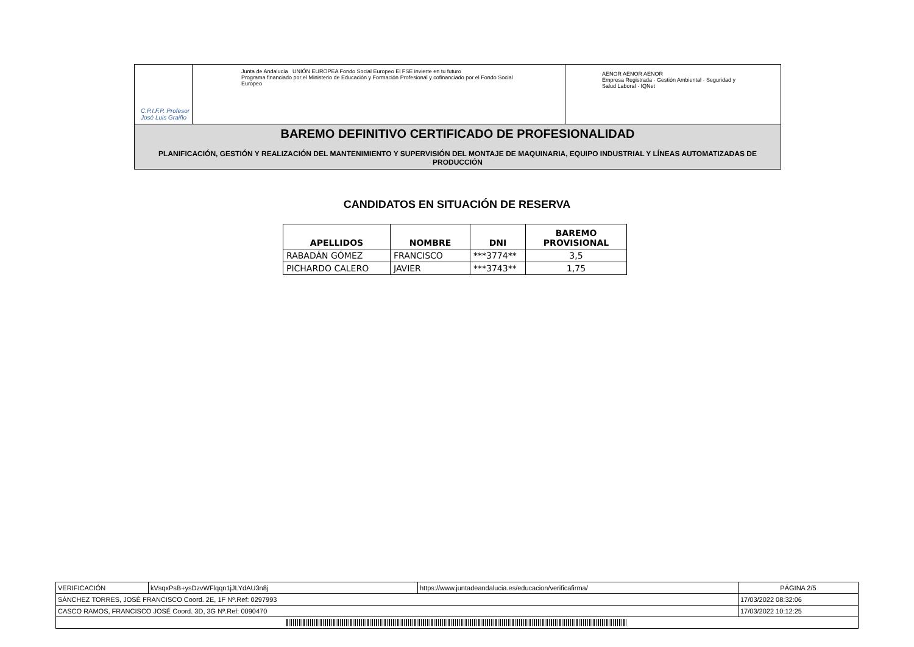C.P.I.F.P. Profesor José Luis Graiño
Junta de Andalucía UNIÓN EUROPEA Fondo Social Europeo El FSE invierte en tu futuro
Programa financiado por el Ministerio de Educación y Formación Profesional y cofinanciado por el Fondo Social Europeo
AENOR AENOR AENOR
Empresa Registrada · Gestión Ambiental · Seguridad y Salud Laboral · IQNet
BAREMO DEFINITIVO CERTIFICADO DE PROFESIONALIDAD
PLANIFICACIÓN, GESTIÓN Y REALIZACIÓN DEL MANTENIMIENTO Y SUPERVISIÓN DEL MONTAJE DE MAQUINARIA, EQUIPO INDUSTRIAL Y LÍNEAS AUTOMATIZADAS DE PRODUCCIÓN
CANDIDATOS EN SITUACIÓN DE RESERVA
| APELLIDOS | NOMBRE | DNI | BAREMO PROVISIONAL |
| --- | --- | --- | --- |
| RABADÁN GÓMEZ | FRANCISCO | ***3774** | 3,5 |
| PICHARDO CALERO | JAVIER | ***3743** | 1,75 |
| VERIFICACIÓN | kVsqxPsB+ysDzvWFlqqn1jJLYdAU3n8j | https://www.juntadeandalucia.es/educacion/verificafirma/ | PÁGINA 2/5 |
| SÁNCHEZ TORRES, JOSÉ FRANCISCO Coord. 2E, 1F Nº.Ref: 0297993 | | | 17/03/2022 08:32:06 |
| CASCO RAMOS, FRANCISCO JOSÉ Coord. 3D, 3G Nº.Ref: 0090470 | | | 17/03/2022 10:12:25 |